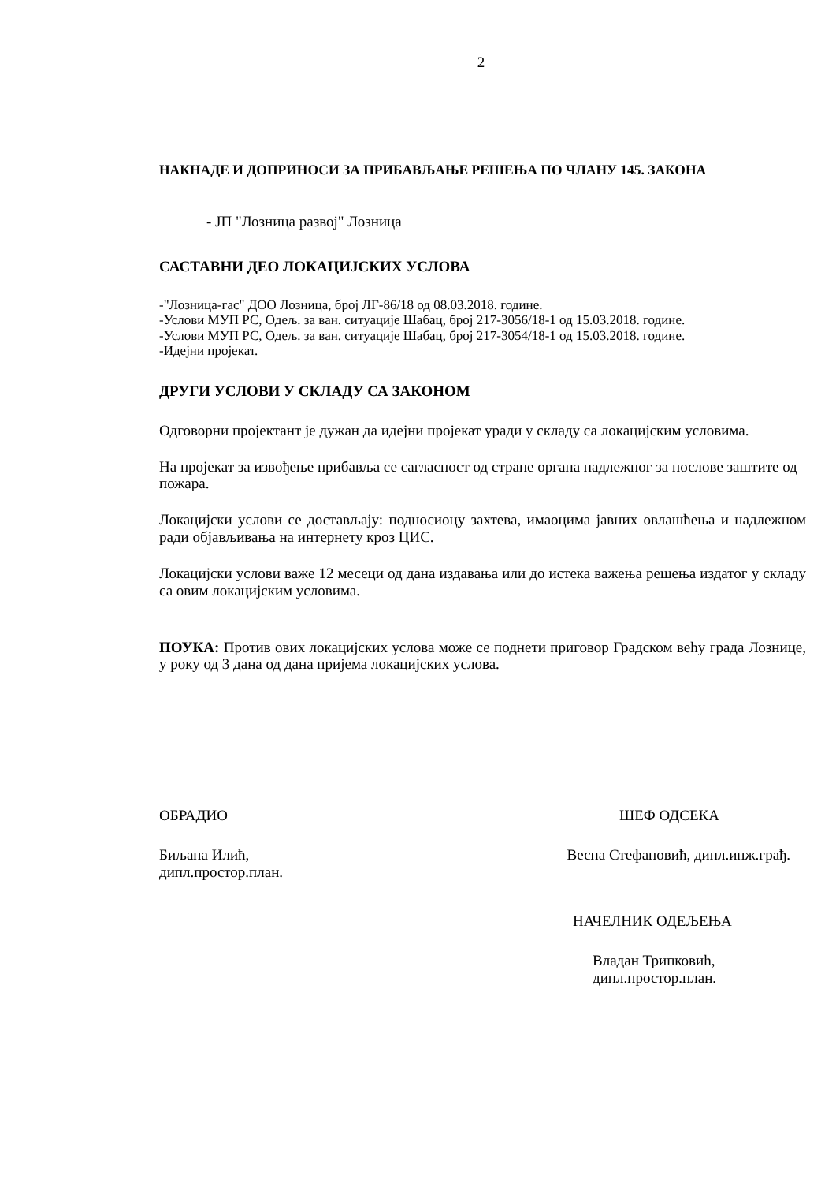2
НАКНАДЕ И ДОПРИНОСИ ЗА ПРИБАВЉАЊЕ РЕШЕЊА ПО ЧЛАНУ 145. ЗАКОНА
- ЈП "Лозница развој" Лозница
САСТАВНИ ДЕО ЛОКАЦИЈСКИХ УСЛОВА
-"Лозница-гас" ДОО Лозница, број ЛГ-86/18 од 08.03.2018. године.
-Услови МУП РС, Одељ. за ван. ситуације Шабац, број 217-3056/18-1 од 15.03.2018. године.
-Услови МУП РС, Одељ. за ван. ситуације Шабац, број 217-3054/18-1 од 15.03.2018. године.
-Идејни пројекат.
ДРУГИ УСЛОВИ У СКЛАДУ СА ЗАКОНОМ
Одговорни пројектант је дужан да идејни пројекат уради у складу са локацијским условима.
На пројекат за извођење прибавља се сагласност од стране органа надлежног за послове заштите од пожара.
Локацијски услови се достављају: подносиоцу захтева, имаоцима јавних овлашћења и надлежном ради објављивања на интернету кроз ЦИС.
Локацијски услови важе 12 месеци од дана издавања или до истека важења решења издатог у складу са овим локацијским условима.
ПОУКА: Против ових локацијских услова може се поднети приговор Градском већу града Лознице, у року од 3 дана од дана пријема локацијских услова.
ОБРАДИО ШЕФ ОДСЕКА
Биљана Илић,
дипл.простор.план.
Весна Стефановић, дипл.инж.грађ.
НАЧЕЛНИК ОДЕЉЕЊА
Владан Трипковић,
дипл.простор.план.